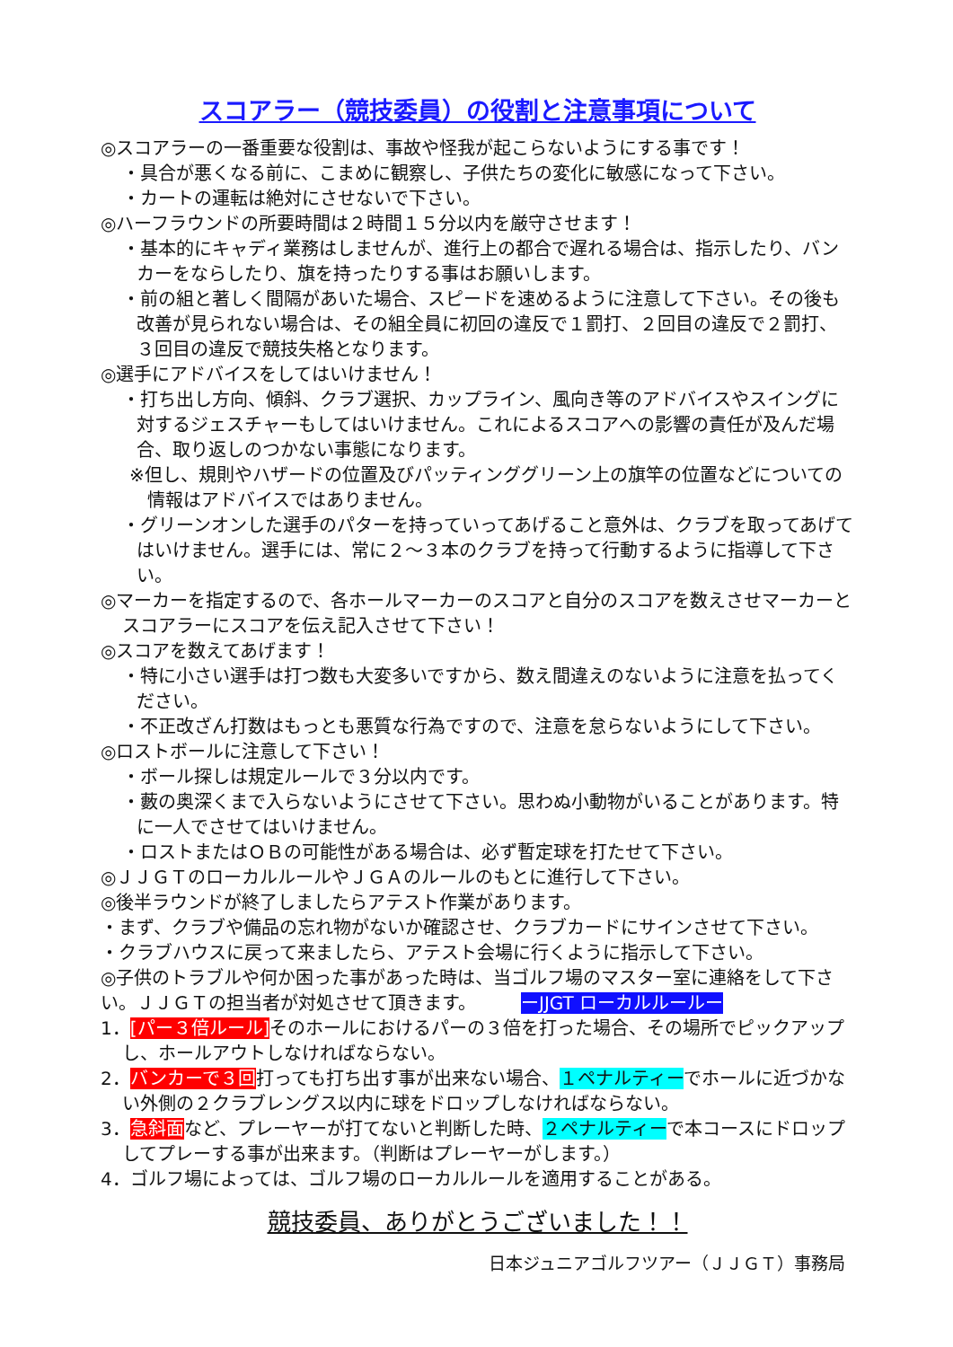スコアラー（競技委員）の役割と注意事項について
◎スコアラーの一番重要な役割は、事故や怪我が起こらないようにする事です！
・具合が悪くなる前に、こまめに観察し、子供たちの変化に敏感になって下さい。
・カートの運転は絶対にさせないで下さい。
◎ハーフラウンドの所要時間は２時間１５分以内を厳守させます！
・基本的にキャディ業務はしませんが、進行上の都合で遅れる場合は、指示したり、バンカーをならしたり、旗を持ったりする事はお願いします。
・前の組と著しく間隔があいた場合、スピードを速めるように注意して下さい。その後も改善が見られない場合は、その組全員に初回の違反で１罰打、２回目の違反で２罰打、３回目の違反で競技失格となります。
◎選手にアドバイスをしてはいけません！
・打ち出し方向、傾斜、クラブ選択、カップライン、風向き等のアドバイスやスイングに対するジェスチャーもしてはいけません。これによるスコアへの影響の責任が及んだ場合、取り返しのつかない事態になります。
※但し、規則やハザードの位置及びパッティンググリーン上の旗竿の位置などについての情報はアドバイスではありません。
・グリーンオンした選手のパターを持っていってあげること意外は、クラブを取ってあげてはいけません。選手には、常に２～３本のクラブを持って行動するように指導して下さい。
◎マーカーを指定するので、各ホールマーカーのスコアと自分のスコアを数えさせマーカーとスコアラーにスコアを伝え記入させて下さい！
◎スコアを数えてあげます！
・特に小さい選手は打つ数も大変多いですから、数え間違えのないように注意を払ってください。
・不正改ざん打数はもっとも悪質な行為ですので、注意を怠らないようにして下さい。
◎ロストボールに注意して下さい！
・ボール探しは規定ルールで３分以内です。
・藪の奥深くまで入らないようにさせて下さい。思わぬ小動物がいることがあります。特に一人でさせてはいけません。
・ロストまたはＯＢの可能性がある場合は、必ず暫定球を打たせて下さい。
◎ＪＪＧＴのローカルルールやＪＧＡのルールのもとに進行して下さい。
◎後半ラウンドが終了しましたらアテスト作業があります。
・まず、クラブや備品の忘れ物がないか確認させ、クラブカードにサインさせて下さい。
・クラブハウスに戻って来ましたら、アテスト会場に行くように指示して下さい。
◎子供のトラブルや何か困った事があった時は、当ゴルフ場のマスター室に連絡をして下さい。ＪＪＧＴの担当者が対処させて頂きます。 ーJJGT ローカルルールー
1．[パー３倍ルール] そのホールにおけるパーの３倍を打った場合、その場所でピックアップし、ホールアウトしなければならない。
2．バンカーで３回打っても打ち出す事が出来ない場合、１ペナルティーでホールに近づかない外側の２クラブレングス以内に球をドロップしなければならない。
3．急斜面など、プレーヤーが打てないと判断した時、２ペナルティーで本コースにドロップしてプレーする事が出来ます。（判断はプレーヤーがします。）
4．ゴルフ場によっては、ゴルフ場のローカルルールを適用することがある。
競技委員、ありがとうございました！！
日本ジュニアゴルフツアー（ＪＪＧＴ）事務局